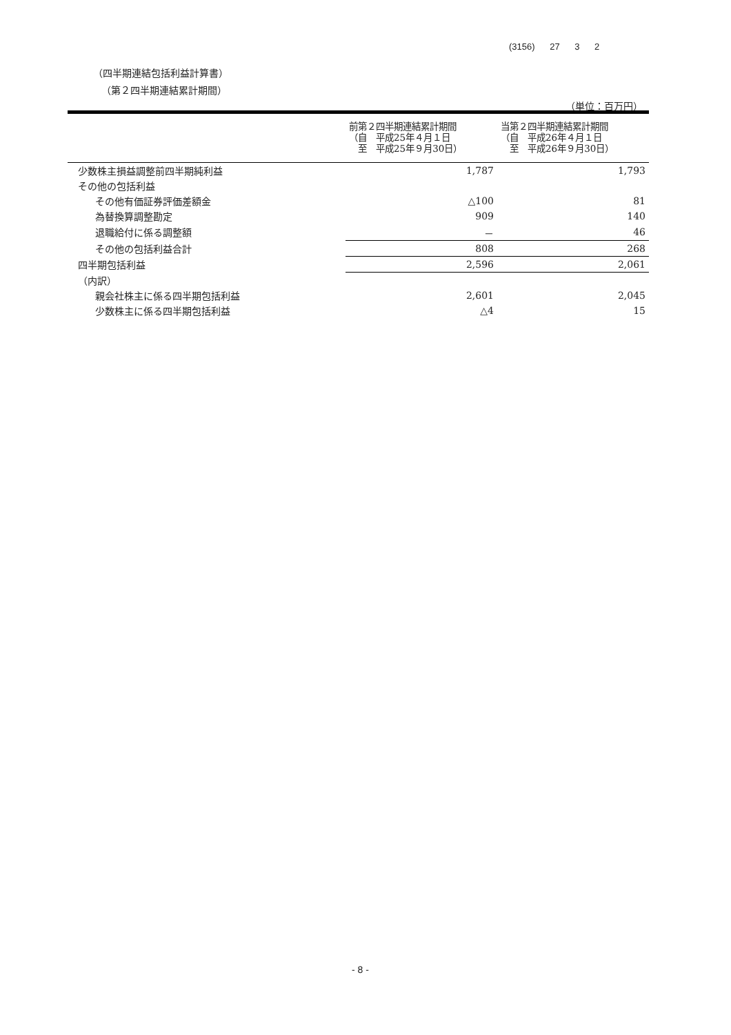(3156) 27 3 2
（四半期連結包括利益計算書）
（第２四半期連結累計期間）
（単位：百万円）
| | 前第２四半期連結累計期間 （自 平成25年４月１日 至 平成25年９月30日） | 当第２四半期連結累計期間 （自 平成26年４月１日 至 平成26年９月30日） |
| --- | --- | --- |
| 少数株主損益調整前四半期純利益 | 1,787 | 1,793 |
| その他の包括利益 | | |
| その他有価証券評価差額金 | △100 | 81 |
| 為替換算調整勘定 | 909 | 140 |
| 退職給付に係る調整額 | － | 46 |
| その他の包括利益合計 | 808 | 268 |
| 四半期包括利益 | 2,596 | 2,061 |
| （内訳） | | |
| 親会社株主に係る四半期包括利益 | 2,601 | 2,045 |
| 少数株主に係る四半期包括利益 | △4 | 15 |
- 8 -